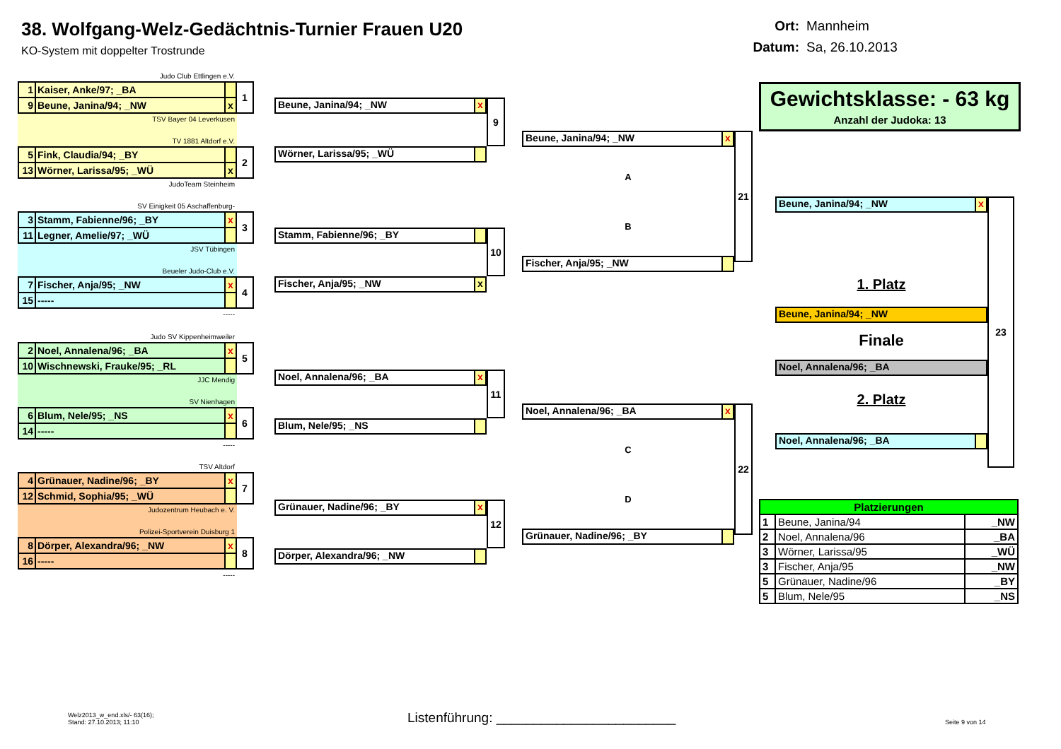38. Wolfgang-Welz-Gedächtnis-Turnier Frauen U20
KO-System mit doppelter Trostrunde
Ort: Mannheim
Datum: Sa, 26.10.2013
Judo Club Ettlingen e.V.
| 1 | Kaiser, Anke/97; _BA | |
| 9 | Beune, Janina/94; _NW | x |
1
TSV Bayer 04 Leverkusen
TV 1881 Altdorf e.V.
| 5 | Fink, Claudia/94; _BY | |
| 13 | Wörner, Larissa/95; _WÜ | x |
2
JudoTeam Steinheim
SV Einigkeit 05 Aschaffenburg-
| 3 | Stamm, Fabienne/96; _BY | x |
| 11 | Legner, Amelie/97; _WÜ | |
3
JSV Tübingen
Beueler Judo-Club e.V.
| 7 | Fischer, Anja/95; _NW | x |
| 15 | ----- | |
4
-----
Judo SV Kippenheimweiler
| 2 | Noel, Annalena/96; _BA | x |
| 10 | Wischnewski, Frauke/95; _RL | |
5
JJC Mendig
SV Nienhagen
| 6 | Blum, Nele/95; _NS | x |
| 14 | ----- | |
6
-----
TSV Altdorf
| 4 | Grünauer, Nadine/96; _BY | x |
| 12 | Schmid, Sophia/95; _WÜ | |
7
Judozentrum Heubach e. V.
Polizei-Sportverein Duisburg 1
| 8 | Dörper, Alexandra/96; _NW | x |
| 16 | ----- | |
8
-----
Beune, Janina/94; _NW x
Wörner, Larissa/95; _WÜ
9
Stamm, Fabienne/96; _BY
Fischer, Anja/95; _NW x
10
Noel, Annalena/96; _BA x
Blum, Nele/95; _NS
11
Grünauer, Nadine/96; _BY x
Dörper, Alexandra/96; _NW
12
Beune, Janina/94; _NW x
A
B
Fischer, Anja/95; _NW
21
Noel, Annalena/96; _BA x
C
D
Grünauer, Nadine/96; _BY
22
Gewichtsklasse: - 63 kg
Anzahl der Judoka: 13
Beune, Janina/94; _NW x
1. Platz
Beune, Janina/94; _NW
Finale
Noel, Annalena/96; _BA
2. Platz
Noel, Annalena/96; _BA
23
| Platzierungen | | |
| 1 | Beune, Janina/94 | _NW |
| 2 | Noel, Annalena/96 | _BA |
| 3 | Wörner, Larissa/95 | _WÜ |
| 3 | Fischer, Anja/95 | _NW |
| 5 | Grünauer, Nadine/96 | _BY |
| 5 | Blum, Nele/95 | _NS |
Welz2013_w_end.xls/- 63(16);
Stand: 27.10.2013; 11:10
Listenführung: ________________________
Seite 9 von 14